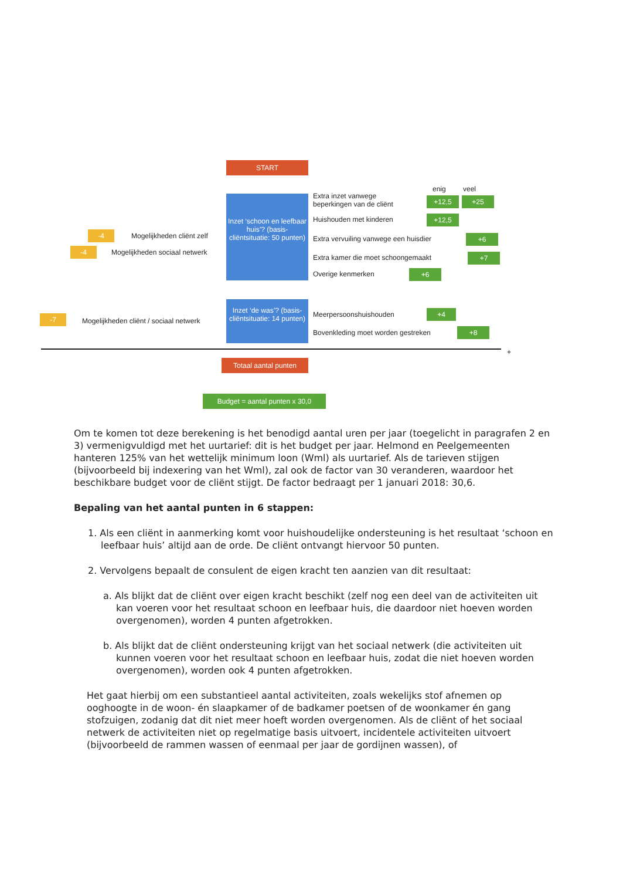START
Inzet ‘schoon en leefbaar huis’? (basis-cliëntsituatie: 50 punten)
Inzet ‘de was’? (basis-cliëntsituatie: 14 punten)
enig veel
Extra inzet vanwege
beperkingen van de cliënt
+12,5 +25
Huishouden met kinderen +12,5
Extra vervuiling vanwege een huisdier +6
Extra kamer die moet schoongemaakt +7
Overige kenmerken +6
-4 Mogelijkheden cliënt zelf
-4 Mogelijkheden sociaal netwerk
-7 Mogelijkheden cliënt / sociaal netwerk
Meerpersoonshuishouden +4
Bovenkleding moet worden gestreken +8
+
Totaal aantal punten
Budget = aantal punten x 30,0
Om te komen tot deze berekening is het benodigd aantal uren per jaar (toegelicht in paragrafen 2 en 3) vermenigvuldigd met het uurtarief: dit is het budget per jaar. Helmond en Peelgemeenten hanteren 125% van het wettelijk minimum loon (Wml) als uurtarief. Als de tarieven stijgen (bijvoorbeeld bij indexering van het Wml), zal ook de factor van 30 veranderen, waardoor het beschikbare budget voor de cliënt stijgt. De factor bedraagt per 1 januari 2018: 30,6.
Bepaling van het aantal punten in 6 stappen:
1. Als een cliënt in aanmerking komt voor huishoudelijke ondersteuning is het resultaat ‘schoon en leefbaar huis’ altijd aan de orde. De cliënt ontvangt hiervoor 50 punten.
2. Vervolgens bepaalt de consulent de eigen kracht ten aanzien van dit resultaat:
a. Als blijkt dat de cliënt over eigen kracht beschikt (zelf nog een deel van de activiteiten uit kan voeren voor het resultaat schoon en leefbaar huis, die daardoor niet hoeven worden overgenomen), worden 4 punten afgetrokken.
b. Als blijkt dat de cliënt ondersteuning krijgt van het sociaal netwerk (die activiteiten uit kunnen voeren voor het resultaat schoon en leefbaar huis, zodat die niet hoeven worden overgenomen), worden ook 4 punten afgetrokken.
Het gaat hierbij om een substantieel aantal activiteiten, zoals wekelijks stof afnemen op ooghoogte in de woon- én slaapkamer of de badkamer poetsen of de woonkamer én gang stofzuigen, zodanig dat dit niet meer hoeft worden overgenomen. Als de cliënt of het sociaal netwerk de activiteiten niet op regelmatige basis uitvoert, incidentele activiteiten uitvoert (bijvoorbeeld de rammen wassen of eenmaal per jaar de gordijnen wassen), of